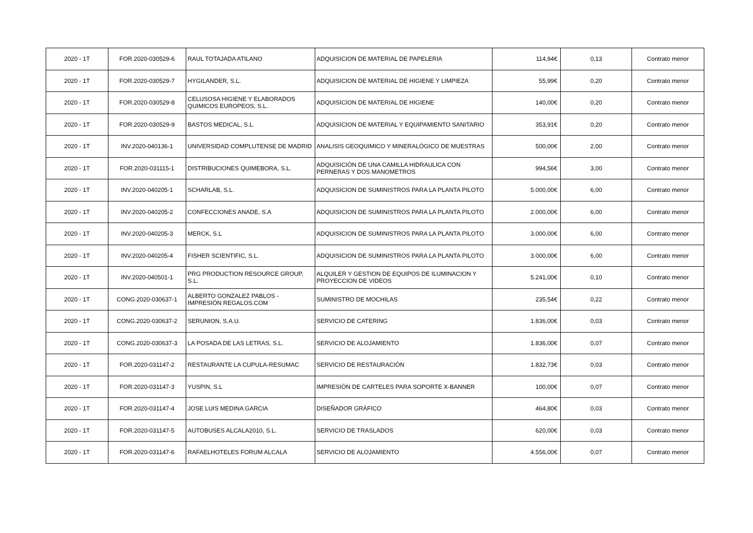| 2020 - 1T | FOR.2020-030529-6 | RAUL TOTAJADA ATILANO | ADQUISICION DE MATERIAL DE PAPELERIA | 114,94€ | 0,13 | Contrato menor |
| 2020 - 1T | FOR.2020-030529-7 | HYGILANDER, S.L. | ADQUISICION DE MATERIAL DE HIGIENE Y LIMPIEZA | 55,99€ | 0,20 | Contrato menor |
| 2020 - 1T | FOR.2020-030529-8 | CELUSOSA HIGIENE Y ELABORADOS QUIMICOS EUROPEOS, S.L. | ADQUISICION DE MATERIAL DE HIGIENE | 140,00€ | 0,20 | Contrato menor |
| 2020 - 1T | FOR.2020-030529-9 | BASTOS MEDICAL, S.L. | ADQUISICION DE MATERIAL Y EQUIPAMIENTO SANITARIO | 353,91€ | 0,20 | Contrato menor |
| 2020 - 1T | INV.2020-040136-1 | UNIVERSIDAD COMPLUTENSE DE MADRID | ANALISIS GEOQUIMICO Y MINERALÓGICO DE MUESTRAS | 500,00€ | 2,00 | Contrato menor |
| 2020 - 1T | FOR.2020-031115-1 | DISTRIBUCIONES QUIMEBORA, S.L. | ADQUISICIÓN DE UNA CAMILLA HIDRAULICA CON PERNERAS Y DOS MANOMETROS | 994,56€ | 3,00 | Contrato menor |
| 2020 - 1T | INV.2020-040205-1 | SCHARLAB, S.L. | ADQUISICION DE SUMINISTROS PARA LA PLANTA PILOTO | 5.000,00€ | 6,00 | Contrato menor |
| 2020 - 1T | INV.2020-040205-2 | CONFECCIONES ANADE, S.A | ADQUISICION DE SUMINISTROS PARA LA PLANTA PILOTO | 2.000,00€ | 6,00 | Contrato menor |
| 2020 - 1T | INV.2020-040205-3 | MERCK, S.L | ADQUISICION DE SUMINISTROS PARA LA PLANTA PILOTO | 3.000,00€ | 6,00 | Contrato menor |
| 2020 - 1T | INV.2020-040205-4 | FISHER SCIENTIFIC, S.L. | ADQUISICION DE SUMINISTROS PARA LA PLANTA PILOTO | 3.000,00€ | 6,00 | Contrato menor |
| 2020 - 1T | INV.2020-040501-1 | PRG PRODUCTION RESOURCE GROUP, S.L. | ALQUILER Y GESTION DE EQUIPOS DE ILUMINACION Y PROYECCION DE VIDEOS | 5.241,00€ | 0,10 | Contrato menor |
| 2020 - 1T | CONG.2020-030637-1 | ALBERTO GONZALEZ PABLOS - IMPRESIÓN REGALOS.COM | SUMINISTRO DE MOCHILAS | 235,54€ | 0,22 | Contrato menor |
| 2020 - 1T | CONG.2020-030637-2 | SERUNION, S.A.U. | SERVICIO DE CATERING | 1.836,00€ | 0,03 | Contrato menor |
| 2020 - 1T | CONG.2020-030637-3 | LA POSADA DE LAS LETRAS, S.L. | SERVICIO DE ALOJAMIENTO | 1.836,00€ | 0,07 | Contrato menor |
| 2020 - 1T | FOR.2020-031147-2 | RESTAURANTE LA CUPULA-RESUMAC | SERVICIO DE RESTAURACIÓN | 1.832,73€ | 0,03 | Contrato menor |
| 2020 - 1T | FOR.2020-031147-3 | YUSPIN, S.L | IMPRESIÓN DE CARTELES PARA SOPORTE X-BANNER | 100,00€ | 0,07 | Contrato menor |
| 2020 - 1T | FOR.2020-031147-4 | JOSE LUIS MEDINA GARCIA | DISEÑADOR GRÁFICO | 464,80€ | 0,03 | Contrato menor |
| 2020 - 1T | FOR.2020-031147-5 | AUTOBUSES ALCALA2010, S.L. | SERVICIO DE TRASLADOS | 620,00€ | 0,03 | Contrato menor |
| 2020 - 1T | FOR.2020-031147-6 | RAFAELHOTELES FORUM ALCALA | SERVICIO DE ALOJAMIENTO | 4.556,00€ | 0,07 | Contrato menor |